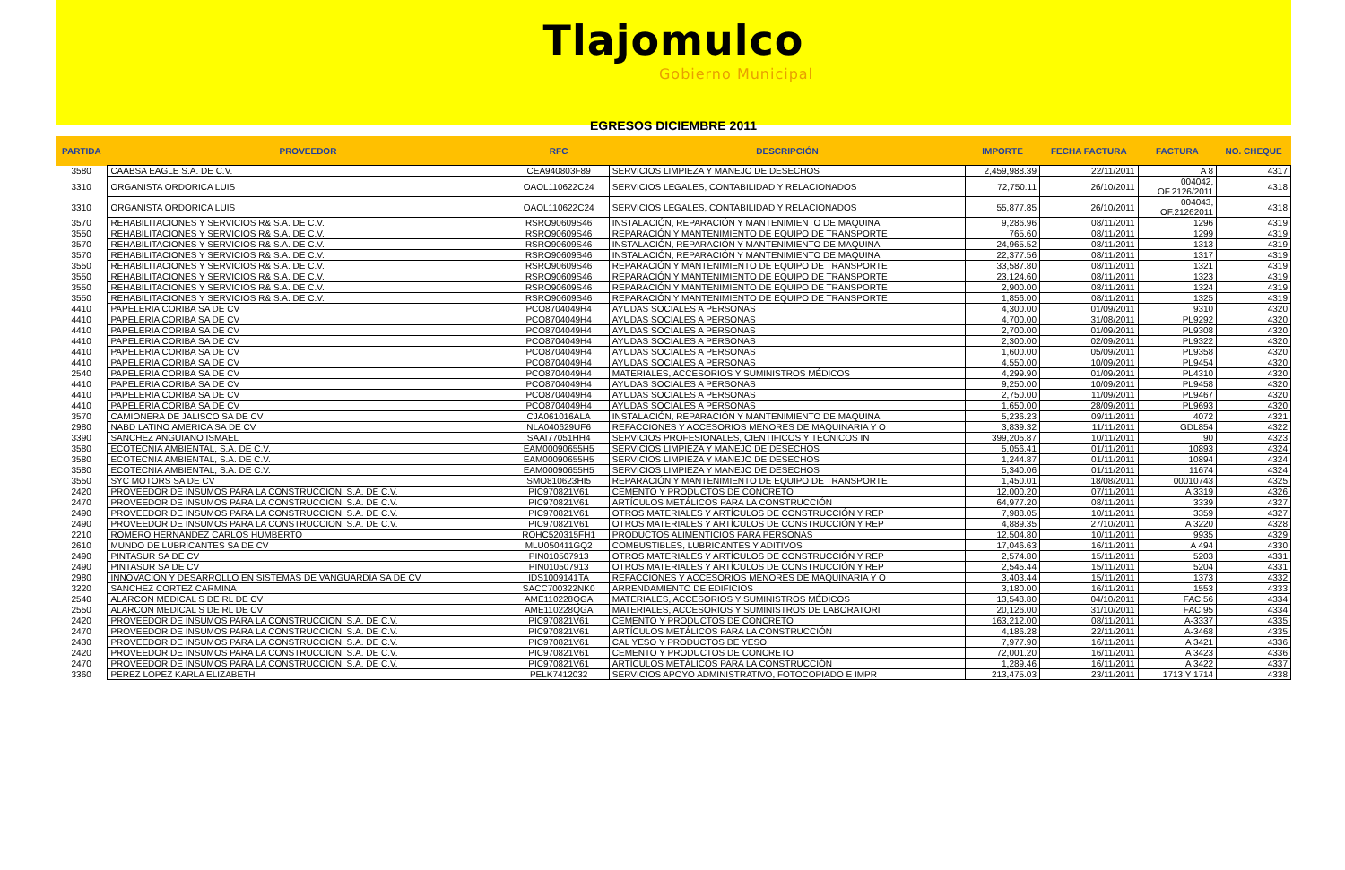Tlajomulco
Gobierno Municipal
EGRESOS DICIEMBRE 2011
| PARTIDA | PROVEEDOR | RFC | DESCRIPCIÓN | IMPORTE | FECHA FACTURA | FACTURA | NO. CHEQUE |
| --- | --- | --- | --- | --- | --- | --- | --- |
| 3580 | CAABSA EAGLE S.A. DE C.V. | CEA940803F89 | SERVICIOS LIMPIEZA Y MANEJO DE DESECHOS | 2,459,988.39 | 22/11/2011 | A 8 | 4317 |
| 3310 | ORGANISTA ORDORICA LUIS | OAOL110622C24 | SERVICIOS LEGALES, CONTABILIDAD Y RELACIONADOS | 72,750.11 | 26/10/2011 | 004042, OF.2126/2011 | 4318 |
| 3310 | ORGANISTA ORDORICA LUIS | OAOL110622C24 | SERVICIOS LEGALES, CONTABILIDAD Y RELACIONADOS | 55,877.85 | 26/10/2011 | 004043, OF.21262011 | 4318 |
| 3570 | REHABILITACIONES Y SERVICIOS R& S.A. DE C.V. | RSRO90609S46 | INSTALACIÓN, REPARACIÓN Y MANTENIMIENTO DE MAQUINA | 9,286.96 | 08/11/2011 | 1296 | 4319 |
| 3550 | REHABILITACIONES Y SERVICIOS R& S.A. DE C.V. | RSRO90609S46 | REPARACIÓN Y MANTENIMIENTO DE EQUIPO DE TRANSPORTE | 765.60 | 08/11/2011 | 1299 | 4319 |
| 3570 | REHABILITACIONES Y SERVICIOS R& S.A. DE C.V. | RSRO90609S46 | INSTALACIÓN, REPARACIÓN Y MANTENIMIENTO DE MAQUINA | 24,965.52 | 08/11/2011 | 1313 | 4319 |
| 3570 | REHABILITACIONES Y SERVICIOS R& S.A. DE C.V. | RSRO90609S46 | INSTALACIÓN, REPARACIÓN Y MANTENIMIENTO DE MAQUINA | 22,377.56 | 08/11/2011 | 1317 | 4319 |
| 3550 | REHABILITACIONES Y SERVICIOS R& S.A. DE C.V. | RSRO90609S46 | REPARACIÓN Y MANTENIMIENTO DE EQUIPO DE TRANSPORTE | 33,587.80 | 08/11/2011 | 1321 | 4319 |
| 3550 | REHABILITACIONES Y SERVICIOS R& S.A. DE C.V. | RSRO90609S46 | REPARACIÓN Y MANTENIMIENTO DE EQUIPO DE TRANSPORTE | 23,124.60 | 08/11/2011 | 1323 | 4319 |
| 3550 | REHABILITACIONES Y SERVICIOS R& S.A. DE C.V. | RSRO90609S46 | REPARACIÓN Y MANTENIMIENTO DE EQUIPO DE TRANSPORTE | 2,900.00 | 08/11/2011 | 1324 | 4319 |
| 3550 | REHABILITACIONES Y SERVICIOS R& S.A. DE C.V. | RSRO90609S46 | REPARACIÓN Y MANTENIMIENTO DE EQUIPO DE TRANSPORTE | 1,856.00 | 08/11/2011 | 1325 | 4319 |
| 4410 | PAPELERIA CORIBA SA DE CV | PCO8704049H4 | AYUDAS SOCIALES A PERSONAS | 4,300.00 | 01/09/2011 | 9310 | 4320 |
| 4410 | PAPELERIA CORIBA SA DE CV | PCO8704049H4 | AYUDAS SOCIALES A PERSONAS | 4,700.00 | 31/08/2011 | PL9292 | 4320 |
| 4410 | PAPELERIA CORIBA SA DE CV | PCO8704049H4 | AYUDAS SOCIALES A PERSONAS | 2,700.00 | 01/09/2011 | PL9308 | 4320 |
| 4410 | PAPELERIA CORIBA SA DE CV | PCO8704049H4 | AYUDAS SOCIALES A PERSONAS | 2,300.00 | 02/09/2011 | PL9322 | 4320 |
| 4410 | PAPELERIA CORIBA SA DE CV | PCO8704049H4 | AYUDAS SOCIALES A PERSONAS | 1,600.00 | 05/09/2011 | PL9358 | 4320 |
| 4410 | PAPELERIA CORIBA SA DE CV | PCO8704049H4 | AYUDAS SOCIALES A PERSONAS | 4,550.00 | 10/09/2011 | PL9454 | 4320 |
| 2540 | PAPELERIA CORIBA SA DE CV | PCO8704049H4 | MATERIALES, ACCESORIOS Y SUMINISTROS MÉDICOS | 4,299.90 | 01/09/2011 | PL4310 | 4320 |
| 4410 | PAPELERIA CORIBA SA DE CV | PCO8704049H4 | AYUDAS SOCIALES A PERSONAS | 9,250.00 | 10/09/2011 | PL9458 | 4320 |
| 4410 | PAPELERIA CORIBA SA DE CV | PCO8704049H4 | AYUDAS SOCIALES A PERSONAS | 2,750.00 | 11/09/2011 | PL9467 | 4320 |
| 4410 | PAPELERIA CORIBA SA DE CV | PCO8704049H4 | AYUDAS SOCIALES A PERSONAS | 1,650.00 | 28/09/2011 | PL9693 | 4320 |
| 3570 | CAMIONERA DE JALISCO SA DE CV | CJA061016ALA | INSTALACIÓN, REPARACIÓN Y MANTENIMIENTO DE MAQUINA | 5,236.23 | 09/11/2011 | 4072 | 4321 |
| 2980 | NABD LATINO AMERICA SA DE CV | NLA040629UF6 | REFACCIONES Y ACCESORIOS MENORES DE MAQUINARIA Y O | 3,839.32 | 11/11/2011 | GDL854 | 4322 |
| 3390 | SANCHEZ ANGUIANO ISMAEL | SAAI77051HH4 | SERVICIOS PROFESIONALES, CIENTIFICOS Y TÉCNICOS IN | 399,205.87 | 10/11/2011 | 90 | 4323 |
| 3580 | ECOTECNIA AMBIENTAL, S.A. DE C.V. | EAM00090655H5 | SERVICIOS LIMPIEZA Y MANEJO DE DESECHOS | 5,056.41 | 01/11/2011 | 10893 | 4324 |
| 3580 | ECOTECNIA AMBIENTAL, S.A. DE C.V. | EAM00090655H5 | SERVICIOS LIMPIEZA Y MANEJO DE DESECHOS | 1,244.87 | 01/11/2011 | 10894 | 4324 |
| 3580 | ECOTECNIA AMBIENTAL, S.A. DE C.V. | EAM00090655H5 | SERVICIOS LIMPIEZA Y MANEJO DE DESECHOS | 5,340.06 | 01/11/2011 | 11674 | 4324 |
| 3550 | SYC MOTORS SA DE CV | SMO810623HI5 | REPARACIÓN Y MANTENIMIENTO DE EQUIPO DE TRANSPORTE | 1,450.01 | 18/08/2011 | 00010743 | 4325 |
| 2420 | PROVEEDOR DE INSUMOS PARA LA CONSTRUCCION, S.A. DE C.V. | PIC970821V61 | CEMENTO Y PRODUCTOS DE CONCRETO | 12,000.20 | 07/11/2011 | A 3319 | 4326 |
| 2470 | PROVEEDOR DE INSUMOS PARA LA CONSTRUCCION, S.A. DE C.V. | PIC970821V61 | ARTÍCULOS METÁLICOS PARA LA CONSTRUCCIÓN | 64,977.20 | 08/11/2011 | 3339 | 4327 |
| 2490 | PROVEEDOR DE INSUMOS PARA LA CONSTRUCCION, S.A. DE C.V. | PIC970821V61 | OTROS MATERIALES Y ARTÍCULOS DE CONSTRUCCIÓN Y REP | 7,988.05 | 10/11/2011 | 3359 | 4327 |
| 2490 | PROVEEDOR DE INSUMOS PARA LA CONSTRUCCION, S.A. DE C.V. | PIC970821V61 | OTROS MATERIALES Y ARTÍCULOS DE CONSTRUCCIÓN Y REP | 4,889.35 | 27/10/2011 | A 3220 | 4328 |
| 2210 | ROMERO HERNANDEZ CARLOS HUMBERTO | ROHC520315FH1 | PRODUCTOS ALIMENTICIOS PARA PERSONAS | 12,504.80 | 10/11/2011 | 9935 | 4329 |
| 2610 | MUNDO DE LUBRICANTES SA DE CV | MLU050411GQ2 | COMBUSTIBLES, LUBRICANTES Y ADITIVOS | 17,046.63 | 16/11/2011 | A 494 | 4330 |
| 2490 | PINTASUR SA DE CV | PIN010507913 | OTROS MATERIALES Y ARTÍCULOS DE CONSTRUCCIÓN Y REP | 2,574.80 | 15/11/2011 | 5203 | 4331 |
| 2490 | PINTASUR SA DE CV | PIN010507913 | OTROS MATERIALES Y ARTÍCULOS DE CONSTRUCCIÓN Y REP | 2,545.44 | 15/11/2011 | 5204 | 4331 |
| 2980 | INNOVACION Y DESARROLLO EN SISTEMAS DE VANGUARDIA SA DE CV | IDS1009141TA | REFACCIONES Y ACCESORIOS MENORES DE MAQUINARIA Y O | 3,403.44 | 15/11/2011 | 1373 | 4332 |
| 3220 | SANCHEZ CORTEZ CARMINA | SACC700322NK0 | ARRENDAMIENTO DE EDIFICIOS | 3,180.00 | 16/11/2011 | 1553 | 4333 |
| 2540 | ALARCON MEDICAL S DE RL DE CV | AME110228QGA | MATERIALES, ACCESORIOS Y SUMINISTROS MÉDICOS | 13,548.80 | 04/10/2011 | FAC 56 | 4334 |
| 2550 | ALARCON MEDICAL S DE RL DE CV | AME110228QGA | MATERIALES, ACCESORIOS Y SUMINISTROS DE LABORATORI | 20,126.00 | 31/10/2011 | FAC 95 | 4334 |
| 2420 | PROVEEDOR DE INSUMOS PARA LA CONSTRUCCION, S.A. DE C.V. | PIC970821V61 | CEMENTO Y PRODUCTOS DE CONCRETO | 163,212.00 | 08/11/2011 | A-3337 | 4335 |
| 2470 | PROVEEDOR DE INSUMOS PARA LA CONSTRUCCION, S.A. DE C.V. | PIC970821V61 | ARTÍCULOS METÁLICOS PARA LA CONSTRUCCIÓN | 4,186.28 | 22/11/2011 | A-3468 | 4335 |
| 2430 | PROVEEDOR DE INSUMOS PARA LA CONSTRUCCION, S.A. DE C.V. | PIC970821V61 | CAL YESO Y PRODUCTOS DE YESO | 7,977.90 | 16/11/2011 | A 3421 | 4336 |
| 2420 | PROVEEDOR DE INSUMOS PARA LA CONSTRUCCION, S.A. DE C.V. | PIC970821V61 | CEMENTO Y PRODUCTOS DE CONCRETO | 72,001.20 | 16/11/2011 | A 3423 | 4336 |
| 2470 | PROVEEDOR DE INSUMOS PARA LA CONSTRUCCION, S.A. DE C.V. | PIC970821V61 | ARTÍCULOS METÁLICOS PARA LA CONSTRUCCIÓN | 1,289.46 | 16/11/2011 | A 3422 | 4337 |
| 3360 | PEREZ LOPEZ KARLA ELIZABETH | PELK7412032 | SERVICIOS APOYO ADMINISTRATIVO, FOTOCOPIADO E IMPR | 213,475.03 | 23/11/2011 | 1713 Y 1714 | 4338 |